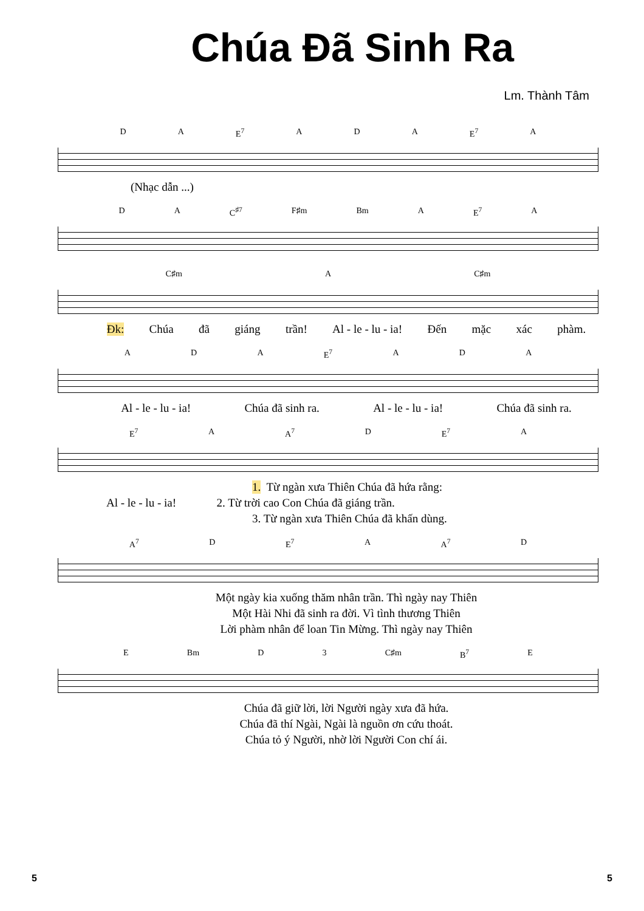Chúa Đã Sinh Ra
Lm. Thành Tâm
D A E<sup>7</sup> A D A E<sup>7</sup> A
(Nhạc dẫn ...)
D A C<sup>♯7</sup> F♯m Bm A E<sup>7</sup> A
C♯m A C♯m
Đk: Chúa đã giáng trần! Al - le - lu - ia! Đến mặc xác phàm.
A D A E<sup>7</sup> A D A
Al - le - lu - ia! Chúa đã sinh ra. Al - le - lu - ia! Chúa đã sinh ra.
E<sup>7</sup> A A<sup>7</sup> D E<sup>7</sup> A
1. Từ ngàn xưa Thiên Chúa đã hứa rằng:
Al - le - lu - ia! 2. Từ trời cao Con Chúa đã giáng trần.
3. Từ ngàn xưa Thiên Chúa đã khấn dùng.
A<sup>7</sup> D E<sup>7</sup> A A<sup>7</sup> D
Một ngày kia xuống thăm nhân trần. Thì ngày nay Thiên
Một Hài Nhi đã sinh ra đời. Vì tình thương Thiên
Lời phàm nhân để loan Tin Mừng. Thì ngày nay Thiên
E Bm D 3 C♯m B<sup>7</sup> E
Chúa đã giữ lời, lời Người ngày xưa đã hứa.
Chúa đã thí Ngài, Ngài là nguồn ơn cứu thoát.
Chúa tỏ ý Người, nhờ lời Người Con chí ái.
5 5